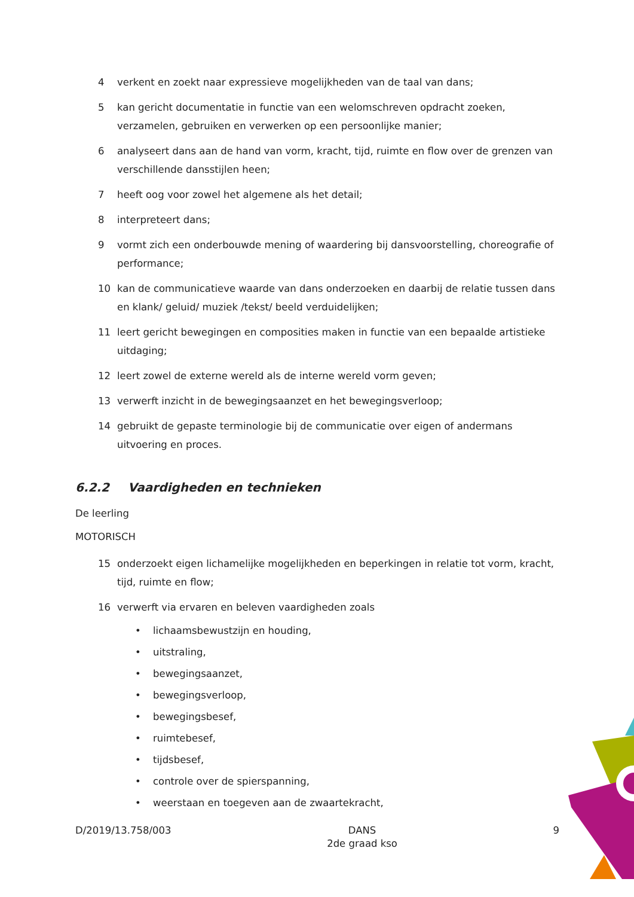4 verkent en zoekt naar expressieve mogelijkheden van de taal van dans;
5 kan gericht documentatie in functie van een welomschreven opdracht zoeken, verzamelen, gebruiken en verwerken op een persoonlijke manier;
6 analyseert dans aan de hand van vorm, kracht, tijd, ruimte en flow over de grenzen van verschillende dansstijlen heen;
7 heeft oog voor zowel het algemene als het detail;
8 interpreteert dans;
9 vormt zich een onderbouwde mening of waardering bij dansvoorstelling, choreografie of performance;
10 kan de communicatieve waarde van dans onderzoeken en daarbij de relatie tussen dans en klank/ geluid/ muziek /tekst/ beeld verduidelijken;
11 leert gericht bewegingen en composities maken in functie van een bepaalde artistieke uitdaging;
12 leert zowel de externe wereld als de interne wereld vorm geven;
13 verwerft inzicht in de bewegingsaanzet en het bewegingsverloop;
14 gebruikt de gepaste terminologie bij de communicatie over eigen of andermans uitvoering en proces.
6.2.2 Vaardigheden en technieken
De leerling
MOTORISCH
15 onderzoekt eigen lichamelijke mogelijkheden en beperkingen in relatie tot vorm, kracht, tijd, ruimte en flow;
16 verwerft via ervaren en beleven vaardigheden zoals
• lichaamsbewustzijn en houding,
• uitstraling,
• bewegingsaanzet,
• bewegingsverloop,
• bewegingsbesef,
• ruimtebesef,
• tijdsbesef,
• controle over de spierspanning,
• weerstaan en toegeven aan de zwaartekracht,
D/2019/13.758/003 DANS
2de graad kso 9